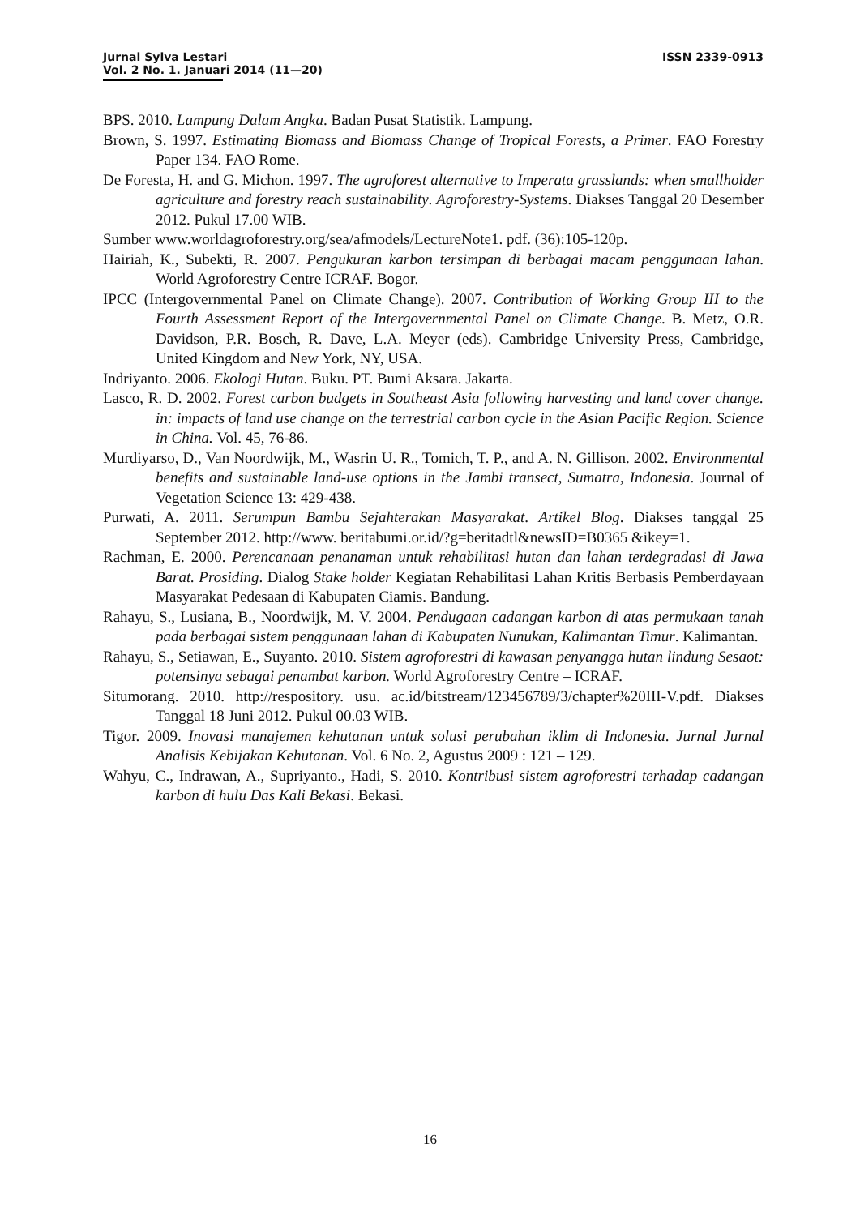Jurnal Sylva Lestari ISSN 2339-0913
Vol. 2 No. 1. Januari 2014 (11—20)
BPS. 2010. Lampung Dalam Angka. Badan Pusat Statistik. Lampung.
Brown, S. 1997. Estimating Biomass and Biomass Change of Tropical Forests, a Primer. FAO Forestry Paper 134. FAO Rome.
De Foresta, H. and G. Michon. 1997. The agroforest alternative to Imperata grasslands: when smallholder agriculture and forestry reach sustainability. Agroforestry-Systems. Diakses Tanggal 20 Desember 2012. Pukul 17.00 WIB.
Sumber www.worldagroforestry.org/sea/afmodels/LectureNote1. pdf. (36):105-120p.
Hairiah, K., Subekti, R. 2007. Pengukuran karbon tersimpan di berbagai macam penggunaan lahan. World Agroforestry Centre ICRAF. Bogor.
IPCC (Intergovernmental Panel on Climate Change). 2007. Contribution of Working Group III to the Fourth Assessment Report of the Intergovernmental Panel on Climate Change. B. Metz, O.R. Davidson, P.R. Bosch, R. Dave, L.A. Meyer (eds). Cambridge University Press, Cambridge, United Kingdom and New York, NY, USA.
Indriyanto. 2006. Ekologi Hutan. Buku. PT. Bumi Aksara. Jakarta.
Lasco, R. D. 2002. Forest carbon budgets in Southeast Asia following harvesting and land cover change. in: impacts of land use change on the terrestrial carbon cycle in the Asian Pacific Region. Science in China. Vol. 45, 76-86.
Murdiyarso, D., Van Noordwijk, M., Wasrin U. R., Tomich, T. P., and A. N. Gillison. 2002. Environmental benefits and sustainable land-use options in the Jambi transect, Sumatra, Indonesia. Journal of Vegetation Science 13: 429-438.
Purwati, A. 2011. Serumpun Bambu Sejahterakan Masyarakat. Artikel Blog. Diakses tanggal 25 September 2012. http://www. beritabumi.or.id/?g=beritadtl&newsID=B0365 &ikey=1.
Rachman, E. 2000. Perencanaan penanaman untuk rehabilitasi hutan dan lahan terdegradasi di Jawa Barat. Prosiding. Dialog Stake holder Kegiatan Rehabilitasi Lahan Kritis Berbasis Pemberdayaan Masyarakat Pedesaan di Kabupaten Ciamis. Bandung.
Rahayu, S., Lusiana, B., Noordwijk, M. V. 2004. Pendugaan cadangan karbon di atas permukaan tanah pada berbagai sistem penggunaan lahan di Kabupaten Nunukan, Kalimantan Timur. Kalimantan.
Rahayu, S., Setiawan, E., Suyanto. 2010. Sistem agroforestri di kawasan penyangga hutan lindung Sesaot: potensinya sebagai penambat karbon. World Agroforestry Centre – ICRAF.
Situmorang. 2010. http://respository. usu. ac.id/bitstream/123456789/3/chapter%20III-V.pdf. Diakses Tanggal 18 Juni 2012. Pukul 00.03 WIB.
Tigor. 2009. Inovasi manajemen kehutanan untuk solusi perubahan iklim di Indonesia. Jurnal Jurnal Analisis Kebijakan Kehutanan. Vol. 6 No. 2, Agustus 2009 : 121 – 129.
Wahyu, C., Indrawan, A., Supriyanto., Hadi, S. 2010. Kontribusi sistem agroforestri terhadap cadangan karbon di hulu Das Kali Bekasi. Bekasi.
16